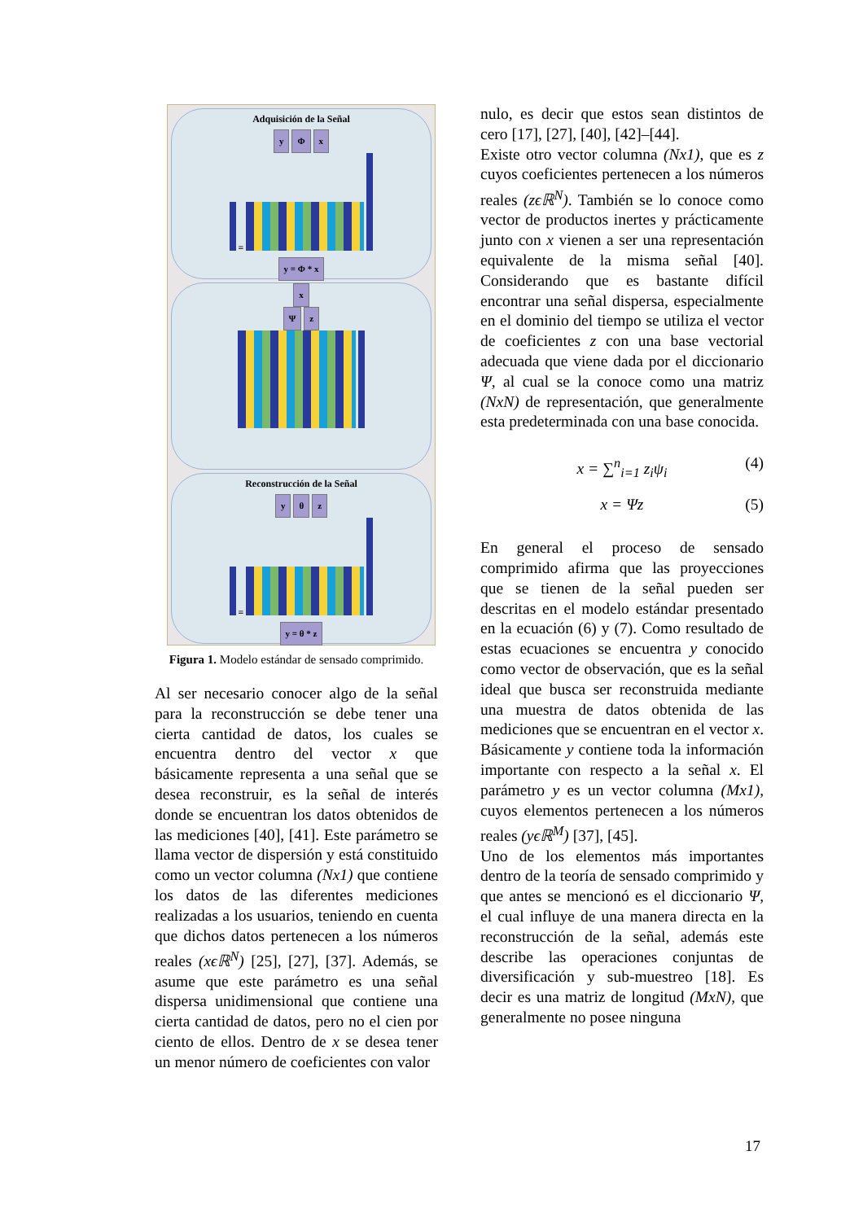Adquisición de la Señal
y Φ x
=
y = Φ * x
x
Ψ z
Reconstrucción de la Señal
y θ z
=
y = θ * z
Figura 1. Modelo estándar de sensado comprimido.
Al ser necesario conocer algo de la señal para la reconstrucción se debe tener una cierta cantidad de datos, los cuales se encuentra dentro del vector x que básicamente representa a una señal que se desea reconstruir, es la señal de interés donde se encuentran los datos obtenidos de las mediciones [40], [41]. Este parámetro se llama vector de dispersión y está constituido como un vector columna (Nx1) que contiene los datos de las diferentes mediciones realizadas a los usuarios, teniendo en cuenta que dichos datos pertenecen a los números reales (xϵℝ<sup>N</sup>) [25], [27], [37]. Además, se asume que este parámetro es una señal dispersa unidimensional que contiene una cierta cantidad de datos, pero no el cien por ciento de ellos. Dentro de x se desea tener un menor número de coeficientes con valor
nulo, es decir que estos sean distintos de cero [17], [27], [40], [42]–[44].
Existe otro vector columna (Nx1), que es z cuyos coeficientes pertenecen a los números reales (zϵℝ<sup>N</sup>). También se lo conoce como vector de productos inertes y prácticamente junto con x vienen a ser una representación equivalente de la misma señal [40]. Considerando que es bastante difícil encontrar una señal dispersa, especialmente en el dominio del tiempo se utiliza el vector de coeficientes z con una base vectorial adecuada que viene dada por el diccionario Ψ, al cual se la conoce como una matriz (NxN) de representación, que generalmente esta predeterminada con una base conocida.
x = ∑<sup>n</sup><sub>i=1</sub> z<sub>i</sub>ψ<sub>i</sub> (4)
x = Ψz (5)
En general el proceso de sensado comprimido afirma que las proyecciones que se tienen de la señal pueden ser descritas en el modelo estándar presentado en la ecuación (6) y (7). Como resultado de estas ecuaciones se encuentra y conocido como vector de observación, que es la señal ideal que busca ser reconstruida mediante una muestra de datos obtenida de las mediciones que se encuentran en el vector x. Básicamente y contiene toda la información importante con respecto a la señal x. El parámetro y es un vector columna (Mx1), cuyos elementos pertenecen a los números reales (yϵℝ<sup>M</sup>) [37], [45].
Uno de los elementos más importantes dentro de la teoría de sensado comprimido y que antes se mencionó es el diccionario Ψ, el cual influye de una manera directa en la reconstrucción de la señal, además este describe las operaciones conjuntas de diversificación y sub-muestreo [18]. Es decir es una matriz de longitud (MxN), que generalmente no posee ninguna
17